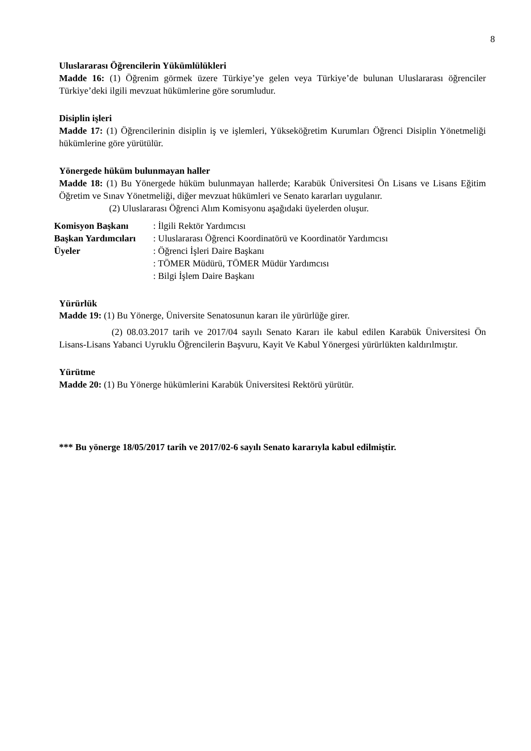8
Uluslararası Öğrencilerin Yükümlülükleri
Madde 16: (1) Öğrenim görmek üzere Türkiye’ye gelen veya Türkiye’de bulunan Uluslararası öğrenciler Türkiye’deki ilgili mevzuat hükümlerine göre sorumludur.
Disiplin işleri
Madde 17: (1) Öğrencilerinin disiplin iş ve işlemleri, Yükseköğretim Kurumları Öğrenci Disiplin Yönetmeliği hükümlerine göre yürütülür.
Yönergede hüküm bulunmayan haller
Madde 18: (1) Bu Yönergede hüküm bulunmayan hallerde; Karabük Üniversitesi Ön Lisans ve Lisans Eğitim Öğretim ve Sınav Yönetmeliği, diğer mevzuat hükümleri ve Senato kararları uygulanır.
(2) Uluslararası Öğrenci Alım Komisyonu aşağıdaki üyelerden oluşur.
Komisyon Başkanı: İlgili Rektör Yardımcısı Başkan Yardımcıları: Uluslararası Öğrenci Koordinatörü ve Koordinatör Yardımcısı Üyeler: Öğrenci İşleri Daire Başkanı : TÖMER Müdürü, TÖMER Müdür Yardımcısı : Bilgi İşlem Daire Başkanı
Yürürlük
Madde 19: (1) Bu Yönerge, Üniversite Senatosunun kararı ile yürürlüğe girer.
(2) 08.03.2017 tarih ve 2017/04 sayılı Senato Kararı ile kabul edilen Karabük Üniversitesi Ön Lisans-Lisans Yabanci Uyruklu Öğrencilerin Başvuru, Kayit Ve Kabul Yönergesi yürürlükten kaldırılmıştır.
Yürütme
Madde 20: (1) Bu Yönerge hükümlerini Karabük Üniversitesi Rektörü yürütür.
*** Bu yönerge 18/05/2017 tarih ve 2017/02-6 sayılı Senato kararıyla kabul edilmiştir.